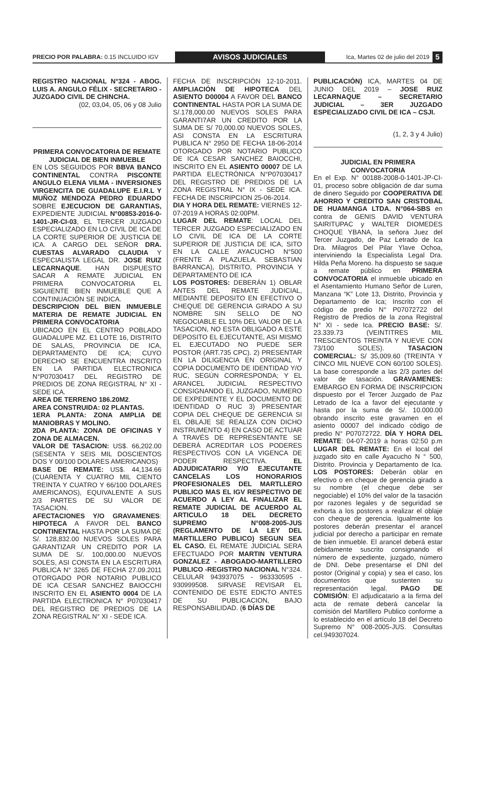PRECIO POR PALABRA: 0.15 INCLUIDO IGV
AVISOS JUDICIALES
Ica, Martes 02 de julio del 2019
5
REGISTRO NACIONAL N°324 - ABOG. LUIS A. ANGULO FÉLIX - SECRETARIO - JUZGADO CIVIL DE CHINCHA.
(02, 03,04, 05, 06 y 08 Julio
PRIMERA CONVOCATORIA DE REMATE JUDICIAL DE BIEN INMUEBLE
EN LOS SEGUIDOS POR BBVA BANCO CONTINENTAL CONTRA PISCONTE ANGULO ELENA VILMA - INVERSIONES VIRGENCITA DE GUADALUPE E.I.R.L Y MUÑOZ MENDOZA PEDRO EDUARDO SOBRE EJECUCION DE GARANTIAS, EXPEDIENTE JUDICIAL N°00853-2016-0-1401-JR-CI-03, EL TERCER JUZGADO ESPECIALIZADO EN LO CIVIL DE ICA DE LA CORTE SUPERIOR DE JUSTICIA DE ICA. A CARGO DEL SEÑOR DRA. CUESTAS ALVARADO CLAUDIA Y ESPECIALISTA LEGAL DR. JOSE RUIZ LECARNAQUE. HAN DISPUESTO SACAR A REMATE JUDICIAL EN PRIMERA CONVOCATORIA EL SIGUIENTE BIEN INMUEBLE QUE A CONTINUACIÓN SE INDICA.
DESCRIPCION DEL BIEN INMUEBLE MATERIA DE REMATE JUDICIAL EN PRIMERA CONVOCATORIA
UBICADO EN EL CENTRO POBLADO GUADALUPE MZ. E1 LOTE 16, DISTRITO DE SALAS, PROVINCIA DE ICA, DEPARTAMENTO DE ICA; CUYO DERECHO SE ENCUENTRA INSCRITO EN LA PARTIDA ELECTRONICA N°P07030417 DEL REGISTRO DE PREDIOS DE ZONA REGISTRAL N° XI - SEDE ICA.
AREA DE TERRENO 186.20M2.
AREA CONSTRUIDA: 02 PLANTAS.
1ERA PLANTA: ZONA AMPLIA DE MANIOBRAS Y MOLINO.
2DA PLANTA: ZONA DE OFICINAS Y ZONA DE ALMACEN.
VALOR DE TASACION: US$. 66,202.00 (SESENTA Y SEIS MIL DOSCIENTOS DOS Y 00/100 DOLARES AMERICANOS)
BASE DE REMATE: US$. 44,134.66 (CUARENTA Y CUATRO MIL CIENTO TREINTA Y CUATRO Y 66/100 DOLARES AMERICANOS), EQUIVALENTE A SUS 2/3 PARTES DE SU VALOR DE TASACION.
AFECTACIONES Y/O GRAVAMENES: HIPOTECA A FAVOR DEL BANCO CONTINENTAL HASTA POR LA SUMA DE S/. 128,832.00 NUEVOS SOLES PARA GARANTIZAR UN CREDITO POR LA SUMA DE S/. 100,000.00 NUEVOS SOLES, ASI CONSTA EN LA ESCRITURA PUBLICA N° 3265 DE FECHA 27.09.2011 OTORGADO POR NOTARIO PUBLICO DE ICA CESAR SANCHEZ BAIOCCHI INSCRITO EN EL ASIENTO 0004 DE LA PARTIDA ELECTRONICA N° P07030417 DEL REGISTRO DE PREDIOS DE LA ZONA REGISTRAL N° XI - SEDE ICA.
FECHA DE INSCRIPCIÓN 12-10-2011. AMPLIACIÓN DE HIPOTECA DEL ASIENTO D00004 A FAVOR DEL BANCO CONTINENTAL HASTA POR LA SUMA DE S/.178,000.00 NUEVOS SOLES PARA GARANTI7AR UN CREDITO POR LA SUMA DE S/ 70,000.00 NUEVOS SOLES, ASI CONSTA EN LA ESCRITURA PUBLICA N° 2950 DE FECHA 18-06-2014 OTORGADO POR NOTARIO PUBLICO DE ICA CESAR SANCHEZ BAIOCCHI, INSCRITO EN EL ASIENTO 00007 DE LA PARTIDA ELECTRÓNICA N°P07030417 DEL REGISTRO DE PREDIOS DE LA ZONA REGISTRAL N° IX - SEDE ICA. FECHA DE INSCRIPCION 25-06-2014.
DIA Y HORA DEL REMATE: VIERNES 12-07-2019 A HORAS 02:00PM.
LUGAR DEL REMATE: LOCAL DEL TERCER JUZGADO ESPECIALIZADO EN LO CIVIL DE ICA DE LA CORTE SUPERIOR DE JUSTICIA DE ICA, SITO EN LA CALLE AYACUCHO N°500 (FRENTE A PLAZUELA. SEBASTIAN BARRANCA), DISTRITO, PROVINCIA Y DEPARTAMENTO DE ICA
LOS POSTORES: DEBERÁN 1) OBLAR ANTES DEL REMATE JUDICIAL, MEDIANTE DEPOSITO EN EFECTIVO O CHEQUE DE GERENCIA GIRADO A SU NOMBRE SIN SELLO DE NO NEGOCIABLE EL 10% DEL VALOR DE LA TASACION, NO ESTA OBLIGADO A ESTE DEPOSITO EL EJECUTANTE, ASI MISMO EL EJECUTADO NO PUEDE SER POSTOR (ART.735 CPC). 2) PRESENTAR EN LA DILIGENCIA EN ORIGINAL Y COPIA DOCUMENTO DE IDENTIDAD Y/O RUC, SEGÚN CORRESPONDA; Y EL ARANCEL JUDICIAL RESPECTIVO CONSIGNANDO EL JUZGADO, NUMERO DE EXPEDIENTE Y EL DOCUMENTO DE IDENTIDAD O RUC 3) PRESENTAR COPIA DEL CHEQUE DE GERENCIA SI EL OBLAJE SE REALIZA CON DICHO INSTRUMENTO 4) EN CASO DE ACTUAR A TRAVÉS DE REPRESENTANTE SE DEBERÁ ACREDITAR LOS PODERES RESPECTIVOS CON LA VIGENCA DE PODER RESPECTIVA. EL ADJUDICATARIO Y/O EJECUTANTE CANCELAS LOS HONORARIOS PROFESIONALES DEL MARTLLERO PUBLICO MAS EL IGV RESPECTIVO DE ACUERDO A LEY AL FINALIZAR EL REMATE JUDICIAL DE ACUERDO AL ARTICULO 18 DEL DECRETO SUPREMO N°008-2005-JUS (REGLAMENTO DE LA LEY DEL MARTILLERO PUBLICO) SEGUN SEA EL CASO. EL REMATE JUDICIAL SERA EFECTUADO POR MARTIN VENTURA GONZALEZ - ABOGADO-MARTILLERO PUBLICO -REGISTRO NACIONAL N°324. CELULAR 943937075 - 963330595 - 930999508. SIRVASE REVISAR EL CONTENIDO DE ESTE EDICTO ANTES DE SU PUBLICACION, BAJO RESPONSABILIDAD. (6 DÍAS DE
PUBLICACIÓN) ICA, MARTES 04 DE JUNIO DEL 2019 – JOSE RUIZ LECARNAQUE – SECRETARIO JUDICIAL – 3ER JUZGADO ESPECIALIZADO CIVIL DE ICA – CSJI.
(1, 2, 3 y 4 Julio)
JUDICIAL EN PRIMERA CONVOCATORIA
En el Exp. N° 00188-2008-0-1401-JP-CI-01, proceso sobre obligación de dar suma de dinero Seguido por COOPERATIVA DE AHORRO Y CREDITO SAN CRISTOBAL DE HUAMANGA LTDA. N°064-SBS en contra de GENIS DAVID VENTURA SAIRITUPAC y WALTER DIOMEDES CHOQUE YBANA, la señora Juez del Tercer Juzgado, de Paz Letrado de Ica Dra. Milagros Del Pilar Ylave Ochoa, interviniendo la Especialista Legal Dra. Hilda Peña Moreno. ha dispuesto se saque a remate público en PRIMERA CONVOCATORIA el inmueble ubicado en el Asentamiento Humano Señor de Luren, Manzana “K” Lote 13, Distrito, Provincia y Departamento de Ica; Inscrito con el código de predio N° P07072722 del Registro de Predios de la zona Registral N° XI - sede Ica. PRECIO BASE: S/. 23.339.73 (VEINTITRES MIL TRESCIENTOS TREINTA Y NUEVE CON 73/100 SOLES). TASACION COMERCIAL: S/ 35,009.60 (TREINTA Y CINCO MIL NUEVE CON 60/100 SOLES). La base corresponde a las 2/3 partes del valor de tasación. GRAVAMENES: EMBARGO EN FORMA DE INSCRIPCION dispuesto por el Tercer Juzgado de Paz Letrado de Ica a favor del ejecutante y hasta por la suma de S/. 10.000.00 obrando inscrito este gravamen en el asiento 00007 del indicado código de predio N° P07072722. DÍA Y HORA DEL REMATE: 04-07-2019 a horas 02:50 p.m LUGAR DEL REMATE: En el local del juzgado sito en calle Ayacucho N ° 500, Distrito. Provincia y Departamento de Ica. LOS POSTORES: Deberán oblar en efectivo o en cheque de gerencia girado a su nombre (el cheque debe ser negociable) el 10% del valor de la tasación por razones legales y de seguridad se exhorta a los postores a realizar el oblaje con cheque de gerencia. Igualmente los postores deberán presentar el arancel judicial por derecho a participar en remate de bien inmueble. El arancel deberá estar debidamente suscrito consignando el número de expediente, juzgado, número de DNI. Debe presentarse el DNI del postor (Original y copia) y sea el caso, los documentos que sustenten su representación legal. PAGO DE COMISIÓN: El adjudicatario a la firma del acta de remate deberá cancelar la comisión del Martillero Publico conforme a lo establecido en el artículo 18 del Decreto Supremo N° 008-2005-JUS. Consultas cel.949307024.